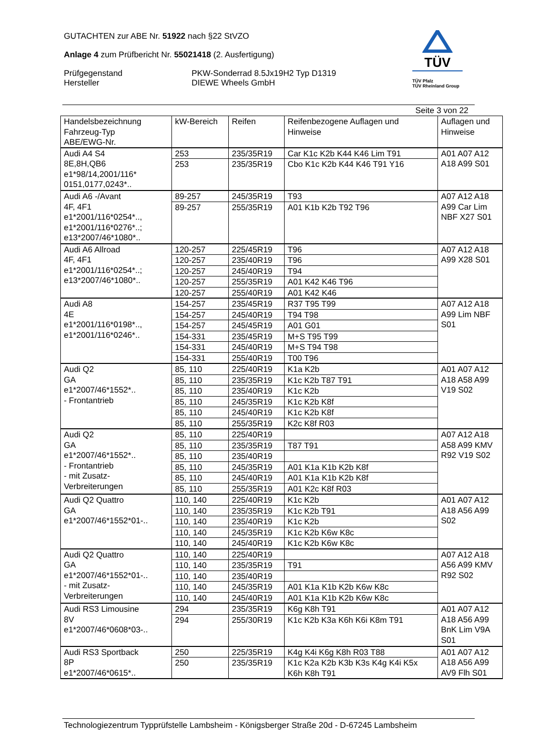GUTACHTEN zur ABE Nr. 51922 nach §22 StVZO
Anlage 4 zum Prüfbericht Nr. 55021418 (2. Ausfertigung)
Prüfgegenstand
Hersteller
PKW-Sonderrad 8.5Jx19H2 Typ D1319
DIEWE Wheels GmbH
TÜV
TÜV Pfalz
TÜV Rheinland Group
Seite 3 von 22
| Handelsbezeichnung Fahrzeug-Typ ABE/EWG-Nr. | kW-Bereich | Reifen | Reifenbezogene Auflagen und Hinweise | Auflagen und Hinweise |
| --- | --- | --- | --- | --- |
| Audi A4 S4 8E,8H,QB6 e1*98/14,2001/116* 0151,0177,0243*.. | 253 | 235/35R19 | Car K1c K2b K44 K46 Lim T91 | A01 A07 A12 A18 A99 S01 |
| | 253 | 235/35R19 | Cbo K1c K2b K44 K46 T91 Y16 | |
| Audi A6 -/Avant 4F, 4F1 e1*2001/116*0254*.., e1*2001/116*0276*..; e13*2007/46*1080*.. | 89-257 | 245/35R19 | T93 | A07 A12 A18 A99 Car Lim NBF X27 S01 |
| | 89-257 | 255/35R19 | A01 K1b K2b T92 T96 | |
| Audi A6 Allroad 4F, 4F1 e1*2001/116*0254*..; e13*2007/46*1080*.. | 120-257 | 225/45R19 | T96 | A07 A12 A18 A99 X28 S01 |
| | 120-257 | 235/40R19 | T96 | |
| | 120-257 | 245/40R19 | T94 | |
| | 120-257 | 255/35R19 | A01 K42 K46 T96 | |
| | 120-257 | 255/40R19 | A01 K42 K46 | |
| Audi A8 4E e1*2001/116*0198*.., e1*2001/116*0246*.. | 154-257 | 235/45R19 | R37 T95 T99 | A07 A12 A18 A99 Lim NBF S01 |
| | 154-257 | 245/40R19 | T94 T98 | |
| | 154-257 | 245/45R19 | A01 G01 | |
| | 154-331 | 235/45R19 | M+S T95 T99 | |
| | 154-331 | 245/40R19 | M+S T94 T98 | |
| | 154-331 | 255/40R19 | T00 T96 | |
| Audi Q2 GA e1*2007/46*1552*.. - Frontantrieb | 85, 110 | 225/40R19 | K1a K2b | A01 A07 A12 A18 A58 A99 V19 S02 |
| | 85, 110 | 235/35R19 | K1c K2b T87 T91 | |
| | 85, 110 | 235/40R19 | K1c K2b | |
| | 85, 110 | 245/35R19 | K1c K2b K8f | |
| | 85, 110 | 245/40R19 | K1c K2b K8f | |
| | 85, 110 | 255/35R19 | K2c K8f R03 | |
| Audi Q2 GA e1*2007/46*1552*.. - Frontantrieb - mit Zusatz- Verbreiterungen | 85, 110 | 225/40R19 | | A07 A12 A18 A58 A99 KMV R92 V19 S02 |
| | 85, 110 | 235/35R19 | T87 T91 | |
| | 85, 110 | 235/40R19 | | |
| | 85, 110 | 245/35R19 | A01 K1a K1b K2b K8f | |
| | 85, 110 | 245/40R19 | A01 K1a K1b K2b K8f | |
| | 85, 110 | 255/35R19 | A01 K2c K8f R03 | |
| Audi Q2 Quattro GA e1*2007/46*1552*01-.. | 110, 140 | 225/40R19 | K1c K2b | A01 A07 A12 A18 A56 A99 S02 |
| | 110, 140 | 235/35R19 | K1c K2b T91 | |
| | 110, 140 | 235/40R19 | K1c K2b | |
| | 110, 140 | 245/35R19 | K1c K2b K6w K8c | |
| | 110, 140 | 245/40R19 | K1c K2b K6w K8c | |
| Audi Q2 Quattro GA e1*2007/46*1552*01-.. - mit Zusatz- Verbreiterungen | 110, 140 | 225/40R19 | | A07 A12 A18 A56 A99 KMV R92 S02 |
| | 110, 140 | 235/35R19 | T91 | |
| | 110, 140 | 235/40R19 | | |
| | 110, 140 | 245/35R19 | A01 K1a K1b K2b K6w K8c | |
| | 110, 140 | 245/40R19 | A01 K1a K1b K2b K6w K8c | |
| Audi RS3 Limousine 8V e1*2007/46*0608*03-.. | 294 | 235/35R19 | K6g K8h T91 | A01 A07 A12 A18 A56 A99 BnK Lim V9A S01 |
| | 294 | 255/30R19 | K1c K2b K3a K6h K6i K8m T91 | |
| Audi RS3 Sportback 8P e1*2007/46*0615*.. | 250 | 225/35R19 | K4g K4i K6g K8h R03 T88 | A01 A07 A12 A18 A56 A99 AV9 Flh S01 |
| | 250 | 235/35R19 | K1c K2a K2b K3b K3s K4g K4i K5x K6h K8h T91 | |
Technologiezentrum Typprüfstelle Lambsheim - Königsberger Straße 20d - D-67245 Lambsheim